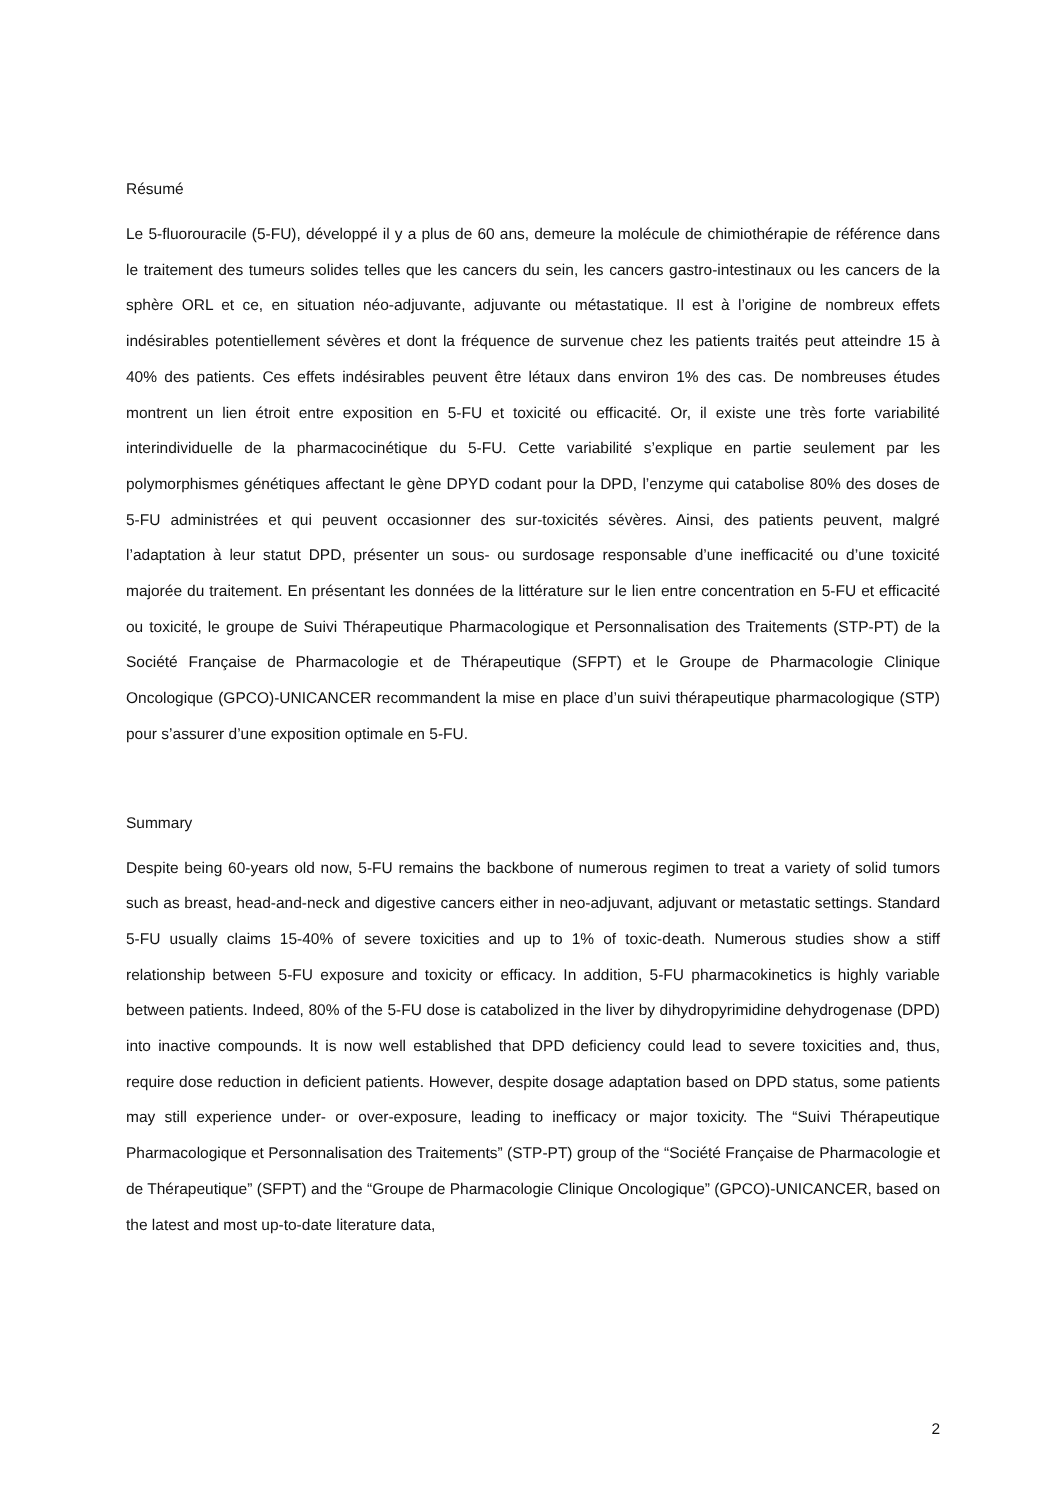Résumé
Le 5-fluorouracile (5-FU), développé il y a plus de 60 ans, demeure la molécule de chimiothérapie de référence dans le traitement des tumeurs solides telles que les cancers du sein, les cancers gastro-intestinaux ou les cancers de la sphère ORL et ce, en situation néo-adjuvante, adjuvante ou métastatique. Il est à l’origine de nombreux effets indésirables potentiellement sévères et dont la fréquence de survenue chez les patients traités peut atteindre 15 à 40% des patients. Ces effets indésirables peuvent être létaux dans environ 1% des cas. De nombreuses études montrent un lien étroit entre exposition en 5-FU et toxicité ou efficacité. Or, il existe une très forte variabilité interindividuelle de la pharmacocinétique du 5-FU. Cette variabilité s’explique en partie seulement par les polymorphismes génétiques affectant le gène DPYD codant pour la DPD, l’enzyme qui catabolise 80% des doses de 5-FU administrées et qui peuvent occasionner des sur-toxicités sévères. Ainsi, des patients peuvent, malgré l’adaptation à leur statut DPD, présenter un sous- ou surdosage responsable d’une inefficacité ou d’une toxicité majorée du traitement. En présentant les données de la littérature sur le lien entre concentration en 5-FU et efficacité ou toxicité, le groupe de Suivi Thérapeutique Pharmacologique et Personnalisation des Traitements (STP-PT) de la Société Française de Pharmacologie et de Thérapeutique (SFPT) et le Groupe de Pharmacologie Clinique Oncologique (GPCO)-UNICANCER recommandent la mise en place d’un suivi thérapeutique pharmacologique (STP) pour s’assurer d’une exposition optimale en 5-FU.
Summary
Despite being 60-years old now, 5-FU remains the backbone of numerous regimen to treat a variety of solid tumors such as breast, head-and-neck and digestive cancers either in neo-adjuvant, adjuvant or metastatic settings. Standard 5-FU usually claims 15-40% of severe toxicities and up to 1% of toxic-death. Numerous studies show a stiff relationship between 5-FU exposure and toxicity or efficacy. In addition, 5-FU pharmacokinetics is highly variable between patients. Indeed, 80% of the 5-FU dose is catabolized in the liver by dihydropyrimidine dehydrogenase (DPD) into inactive compounds. It is now well established that DPD deficiency could lead to severe toxicities and, thus, require dose reduction in deficient patients. However, despite dosage adaptation based on DPD status, some patients may still experience under- or over-exposure, leading to inefficacy or major toxicity. The “Suivi Thérapeutique Pharmacologique et Personnalisation des Traitements” (STP-PT) group of the “Société Française de Pharmacologie et de Thérapeutique” (SFPT) and the “Groupe de Pharmacologie Clinique Oncologique” (GPCO)-UNICANCER, based on the latest and most up-to-date literature data,
2